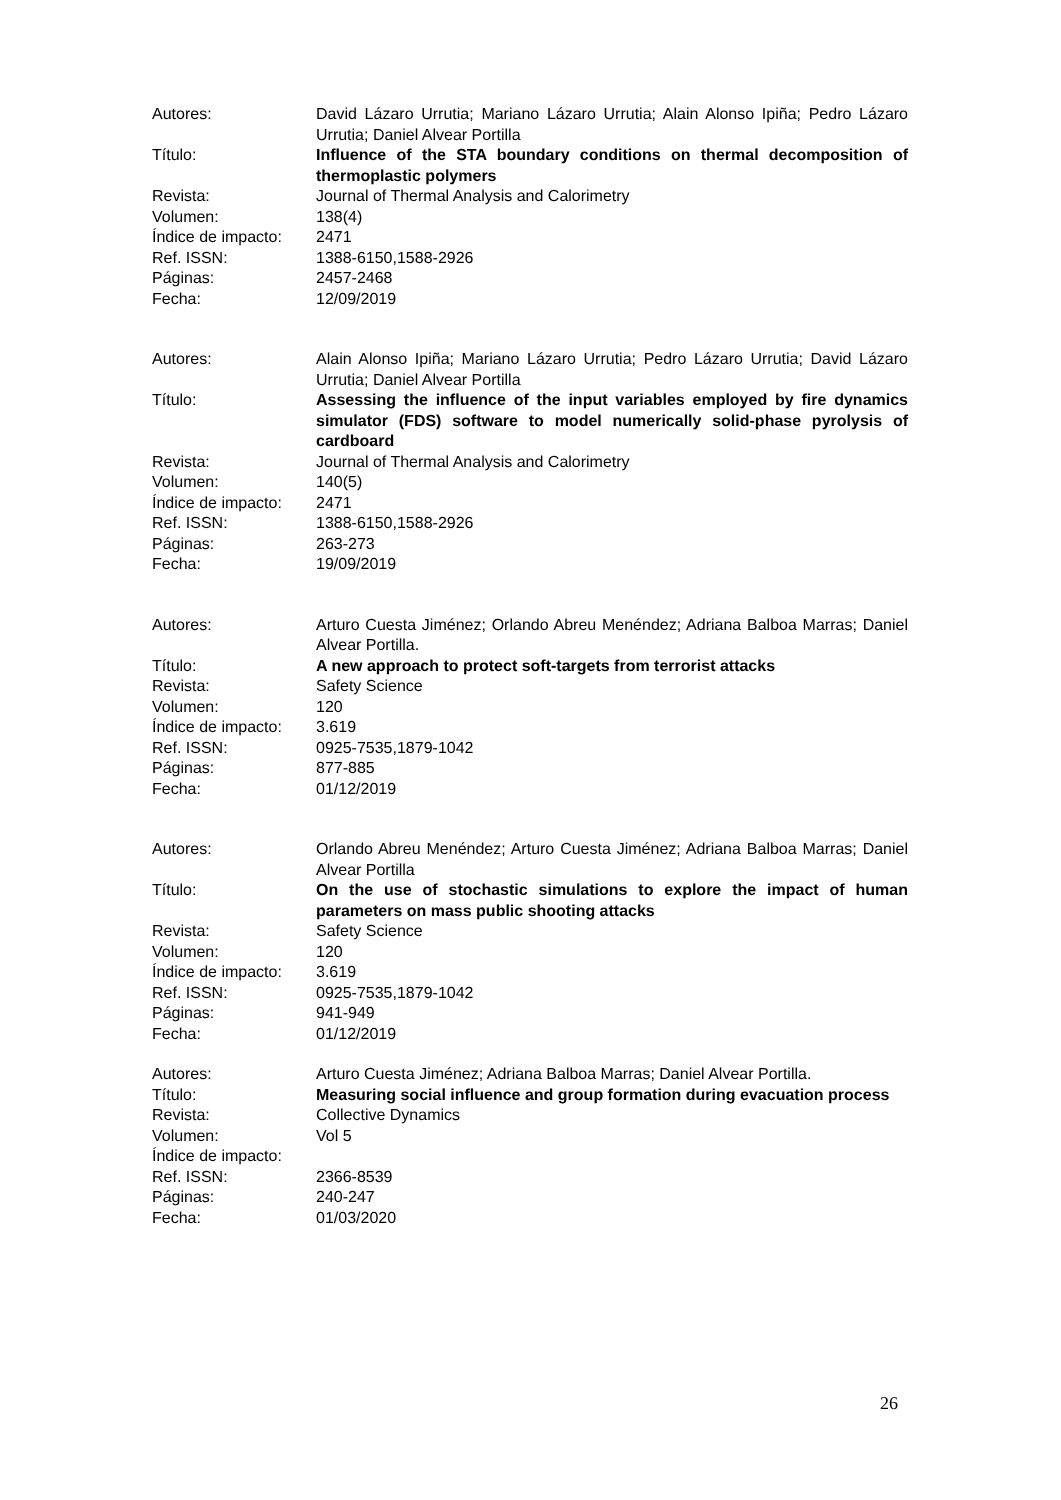Autores: David Lázaro Urrutia; Mariano Lázaro Urrutia; Alain Alonso Ipiña; Pedro Lázaro Urrutia; Daniel Alvear Portilla
Título: Influence of the STA boundary conditions on thermal decomposition of thermoplastic polymers
Revista: Journal of Thermal Analysis and Calorimetry
Volumen: 138(4)
Índice de impacto:
2471
Ref. ISSN: 1388-6150,1588-2926
Páginas: 2457-2468
Fecha: 12/09/2019
Autores: Alain Alonso Ipiña; Mariano Lázaro Urrutia; Pedro Lázaro Urrutia; David Lázaro Urrutia; Daniel Alvear Portilla
Título: Assessing the influence of the input variables employed by fire dynamics simulator (FDS) software to model numerically solid-phase pyrolysis of cardboard
Revista: Journal of Thermal Analysis and Calorimetry
Volumen: 140(5)
Índice de impacto:
2471
Ref. ISSN: 1388-6150,1588-2926
Páginas: 263-273
Fecha: 19/09/2019
Autores: Arturo Cuesta Jiménez; Orlando Abreu Menéndez; Adriana Balboa Marras; Daniel Alvear Portilla.
Título: A new approach to protect soft-targets from terrorist attacks
Revista: Safety Science
Volumen: 120
Índice de impacto:
3.619
Ref. ISSN: 0925-7535,1879-1042
Páginas: 877-885
Fecha: 01/12/2019
Autores: Orlando Abreu Menéndez; Arturo Cuesta Jiménez; Adriana Balboa Marras; Daniel Alvear Portilla
Título: On the use of stochastic simulations to explore the impact of human parameters on mass public shooting attacks
Revista: Safety Science
Volumen: 120
Índice de impacto:
3.619
Ref. ISSN: 0925-7535,1879-1042
Páginas: 941-949
Fecha: 01/12/2019
Autores: Arturo Cuesta Jiménez; Adriana Balboa Marras; Daniel Alvear Portilla.
Título: Measuring social influence and group formation during evacuation process
Revista: Collective Dynamics
Volumen: Vol 5
Índice de impacto:
Ref. ISSN: 2366-8539
Páginas: 240-247
Fecha: 01/03/2020
26